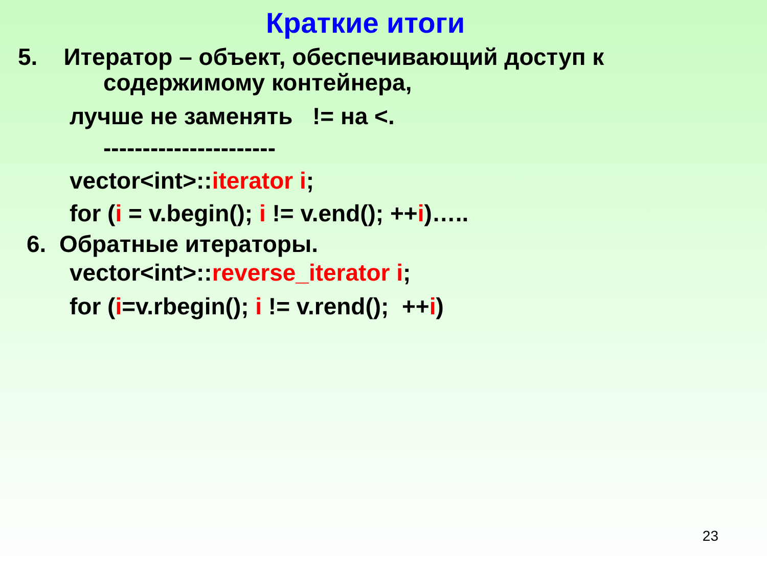Краткие итоги
5. Итератор – объект, обеспечивающий доступ к
содержимому контейнера,
лучше не заменять != на <.
----------------------
vector<int>::iterator i;
for (i = v.begin(); i != v.end(); ++i)…..
6. Обратные итераторы.
vector<int>::reverse_iterator i;
for (i=v.rbegin(); i != v.rend(); ++i)
23